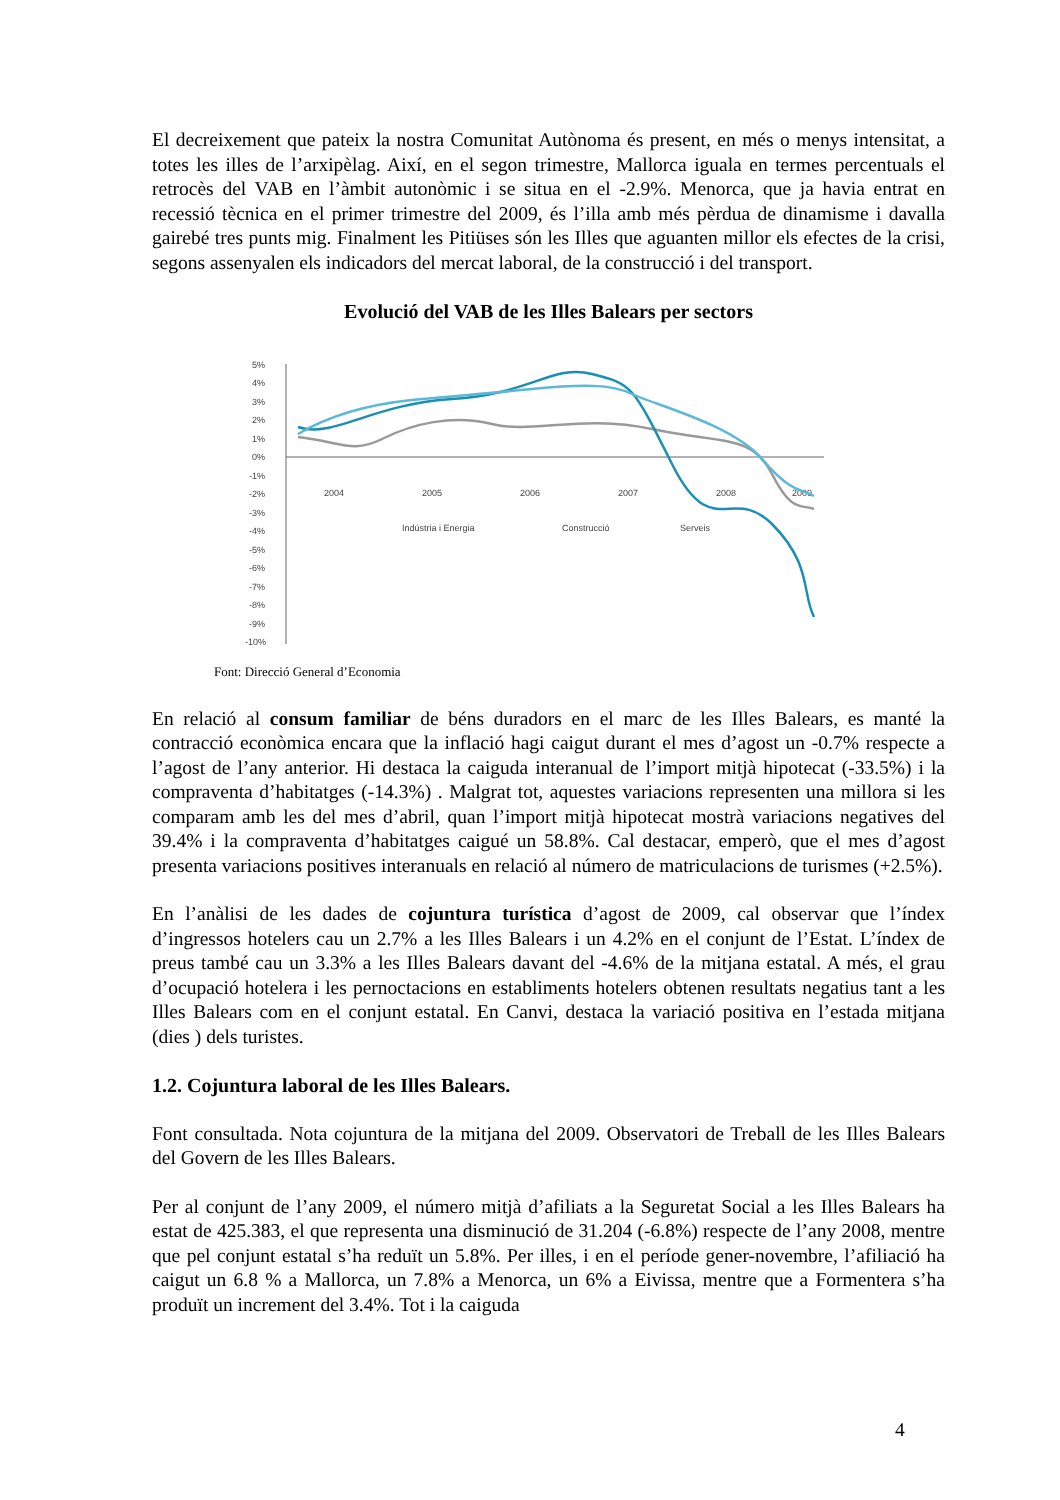El decreixement que pateix la nostra Comunitat Autònoma és present, en més o menys intensitat, a totes les illes de l’arxipèlag. Així, en el segon trimestre, Mallorca iguala en termes percentuals el retrocès del VAB en l’àmbit autonòmic i se situa en el -2.9%. Menorca, que ja havia entrat en recessió tècnica en el primer trimestre del 2009, és l’illa amb més pèrdua de dinamisme i davalla gairebé tres punts mig. Finalment les Pitiüses són les Illes que aguanten millor els efectes de la crisi, segons assenyalen els indicadors del mercat laboral, de la construcció i del transport.
Evolució del VAB de les Illes Balears per sectors
5%
4%
3%
2%
1%
0%
-1%
-2%
-3%
-4%
-5%
-6%
-7%
-8%
-9%
-10%
2004
2005
2006
2007
2008
2009
Indústria i Energia
Construcció
Serveis
Font: Direcció General d’Economia
En relació al consum familiar de béns duradors en el marc de les Illes Balears, es manté la contracció econòmica encara que la inflació hagi caigut durant el mes d’agost un -0.7% respecte a l’agost de l’any anterior. Hi destaca la caiguda interanual de l’import mitjà hipotecat (-33.5%) i la compraventa d’habitatges (-14.3%) . Malgrat tot, aquestes variacions representen una millora si les comparam amb les del mes d’abril, quan l’import mitjà hipotecat mostrà variacions negatives del 39.4% i la compraventa d’habitatges caigué un 58.8%. Cal destacar, emperò, que el mes d’agost presenta variacions positives interanuals en relació al número de matriculacions de turismes (+2.5%).
En l’anàlisi de les dades de cojuntura turística d’agost de 2009, cal observar que l’índex d’ingressos hotelers cau un 2.7% a les Illes Balears i un 4.2% en el conjunt de l’Estat. L’índex de preus també cau un 3.3% a les Illes Balears davant del -4.6% de la mitjana estatal. A més, el grau d’ocupació hotelera i les pernoctacions en establiments hotelers obtenen resultats negatius tant a les Illes Balears com en el conjunt estatal. En Canvi, destaca la variació positiva en l’estada mitjana (dies ) dels turistes.
1.2. Cojuntura laboral de les Illes Balears.
Font consultada. Nota cojuntura de la mitjana del 2009. Observatori de Treball de les Illes Balears del Govern de les Illes Balears.
Per al conjunt de l’any 2009, el número mitjà d’afiliats a la Seguretat Social a les Illes Balears ha estat de 425.383, el que representa una disminució de 31.204 (-6.8%) respecte de l’any 2008, mentre que pel conjunt estatal s’ha reduït un 5.8%. Per illes, i en el període gener-novembre, l’afiliació ha caigut un 6.8 % a Mallorca, un 7.8% a Menorca, un 6% a Eivissa, mentre que a Formentera s’ha produït un increment del 3.4%. Tot i la caiguda
4